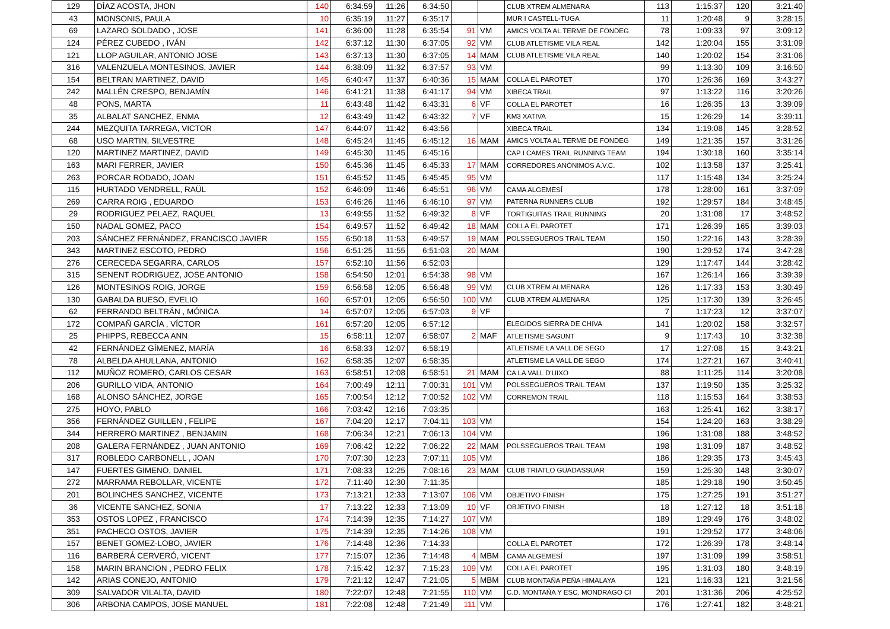| 129 | DÍAZ ACOSTA, JHON | 140 | 6:34:59 | 11:26 | 6:34:50 | | | CLUB XTREM ALMENARA | 113 | 1:15:37 | 120 | 3:21:40 |
| 43 | MONSONIS, PAULA | 10 | 6:35:19 | 11:27 | 6:35:17 | | | MUR I CASTELL-TUGA | 11 | 1:20:48 | 9 | 3:28:15 |
| 69 | LAZARO SOLDADO , JOSE | 141 | 6:36:00 | 11:28 | 6:35:54 | 91 | VM | AMICS VOLTA AL TERME DE FONDEG | 78 | 1:09:33 | 97 | 3:09:12 |
| 124 | PÉREZ CUBEDO , IVÁN | 142 | 6:37:12 | 11:30 | 6:37:05 | 92 | VM | CLUB ATLETISME VILA REAL | 142 | 1:20:04 | 155 | 3:31:09 |
| 121 | LLOP AGUILAR, ANTONIO JOSE | 143 | 6:37:13 | 11:30 | 6:37:05 | 14 | MAM | CLUB ATLETISME VILA REAL | 140 | 1:20:02 | 154 | 3:31:06 |
| 316 | VALENZUELA MONTESINOS, JAVIER | 144 | 6:38:09 | 11:32 | 6:37:57 | 93 | VM | | 99 | 1:13:30 | 109 | 3:16:50 |
| 154 | BELTRAN MARTINEZ, DAVID | 145 | 6:40:47 | 11:37 | 6:40:36 | 15 | MAM | COLLA EL PAROTET | 170 | 1:26:36 | 169 | 3:43:27 |
| 242 | MALLÉN CRESPO, BENJAMÍN | 146 | 6:41:21 | 11:38 | 6:41:17 | 94 | VM | XIBECA TRAIL | 97 | 1:13:22 | 116 | 3:20:26 |
| 48 | PONS, MARTA | 11 | 6:43:48 | 11:42 | 6:43:31 | 6 | VF | COLLA EL PAROTET | 16 | 1:26:35 | 13 | 3:39:09 |
| 35 | ALBALAT SANCHEZ, ENMA | 12 | 6:43:49 | 11:42 | 6:43:32 | 7 | VF | KM3 XATIVA | 15 | 1:26:29 | 14 | 3:39:11 |
| 244 | MEZQUITA TARREGA, VICTOR | 147 | 6:44:07 | 11:42 | 6:43:56 | | | XIBECA TRAIL | 134 | 1:19:08 | 145 | 3:28:52 |
| 68 | USO MARTIN, SILVESTRE | 148 | 6:45:24 | 11:45 | 6:45:12 | 16 | MAM | AMICS VOLTA AL TERME DE FONDEG | 149 | 1:21:35 | 157 | 3:31:26 |
| 120 | MARTINEZ MARTINEZ, DAVID | 149 | 6:45:30 | 11:45 | 6:45:16 | | | CAP I CAMES TRAIL RUNNING TEAM | 194 | 1:30:18 | 160 | 3:35:14 |
| 163 | MARI FERRER, JAVIER | 150 | 6:45:36 | 11:45 | 6:45:33 | 17 | MAM | CORREDORES ANÓNIMOS A.V.C. | 102 | 1:13:58 | 137 | 3:25:41 |
| 263 | PORCAR RODADO, JOAN | 151 | 6:45:52 | 11:45 | 6:45:45 | 95 | VM | | 117 | 1:15:48 | 134 | 3:25:24 |
| 115 | HURTADO VENDRELL, RAÜL | 152 | 6:46:09 | 11:46 | 6:45:51 | 96 | VM | CAMA ALGEMESÍ | 178 | 1:28:00 | 161 | 3:37:09 |
| 269 | CARRA ROIG , EDUARDO | 153 | 6:46:26 | 11:46 | 6:46:10 | 97 | VM | PATERNA RUNNERS CLUB | 192 | 1:29:57 | 184 | 3:48:45 |
| 29 | RODRIGUEZ PELAEZ, RAQUEL | 13 | 6:49:55 | 11:52 | 6:49:32 | 8 | VF | TORTIGUITAS TRAIL RUNNING | 20 | 1:31:08 | 17 | 3:48:52 |
| 150 | NADAL GOMEZ, PACO | 154 | 6:49:57 | 11:52 | 6:49:42 | 18 | MAM | COLLA EL PAROTET | 171 | 1:26:39 | 165 | 3:39:03 |
| 203 | SÁNCHEZ FERNÁNDEZ, FRANCISCO JAVIER | 155 | 6:50:18 | 11:53 | 6:49:57 | 19 | MAM | POLSSEGUEROS TRAIL TEAM | 150 | 1:22:16 | 143 | 3:28:39 |
| 343 | MARTINEZ ESCOTO, PEDRO | 156 | 6:51:25 | 11:55 | 6:51:03 | 20 | MAM | | 190 | 1:29:52 | 174 | 3:47:28 |
| 276 | CERECEDA SEGARRA, CARLOS | 157 | 6:52:10 | 11:56 | 6:52:03 | | | | 129 | 1:17:47 | 144 | 3:28:42 |
| 315 | SENENT RODRIGUEZ, JOSE ANTONIO | 158 | 6:54:50 | 12:01 | 6:54:38 | 98 | VM | | 167 | 1:26:14 | 166 | 3:39:39 |
| 126 | MONTESINOS ROIG, JORGE | 159 | 6:56:58 | 12:05 | 6:56:48 | 99 | VM | CLUB XTREM ALMENARA | 126 | 1:17:33 | 153 | 3:30:49 |
| 130 | GABALDA BUESO, EVELIO | 160 | 6:57:01 | 12:05 | 6:56:50 | 100 | VM | CLUB XTREM ALMENARA | 125 | 1:17:30 | 139 | 3:26:45 |
| 62 | FERRANDO BELTRÁN , MÓNICA | 14 | 6:57:07 | 12:05 | 6:57:03 | 9 | VF | | 7 | 1:17:23 | 12 | 3:37:07 |
| 172 | COMPAÑ GARCÍA , VÍCTOR | 161 | 6:57:20 | 12:05 | 6:57:12 | | | ELEGIDOS SIERRA DE CHIVA | 141 | 1:20:02 | 158 | 3:32:57 |
| 25 | PHIPPS, REBECCA ANN | 15 | 6:58:11 | 12:07 | 6:58:07 | 2 | MAF | ATLETISME SAGUNT | 9 | 1:17:43 | 10 | 3:32:38 |
| 42 | FERNÁNDEZ GÍMENEZ, MARÍA | 16 | 6:58:33 | 12:07 | 6:58:19 | | | ATLETISME LA VALL DE SEGO | 17 | 1:27:08 | 15 | 3:43:21 |
| 78 | ALBELDA AHULLANA, ANTONIO | 162 | 6:58:35 | 12:07 | 6:58:35 | | | ATLETISME LA VALL DE SEGO | 174 | 1:27:21 | 167 | 3:40:41 |
| 112 | MUÑOZ ROMERO, CARLOS CESAR | 163 | 6:58:51 | 12:08 | 6:58:51 | 21 | MAM | CA LA VALL D'UIXO | 88 | 1:11:25 | 114 | 3:20:08 |
| 206 | GURILLO VIDA, ANTONIO | 164 | 7:00:49 | 12:11 | 7:00:31 | 101 | VM | POLSSEGUEROS TRAIL TEAM | 137 | 1:19:50 | 135 | 3:25:32 |
| 168 | ALONSO SÁNCHEZ, JORGE | 165 | 7:00:54 | 12:12 | 7:00:52 | 102 | VM | CORREMON TRAIL | 118 | 1:15:53 | 164 | 3:38:53 |
| 275 | HOYO, PABLO | 166 | 7:03:42 | 12:16 | 7:03:35 | | | | 163 | 1:25:41 | 162 | 3:38:17 |
| 356 | FERNÁNDEZ GUILLEN , FELIPE | 167 | 7:04:20 | 12:17 | 7:04:11 | 103 | VM | | 154 | 1:24:20 | 163 | 3:38:29 |
| 344 | HERRERO MARTINEZ , BENJAMIN | 168 | 7:06:34 | 12:21 | 7:06:13 | 104 | VM | | 196 | 1:31:08 | 188 | 3:48:52 |
| 208 | GALERA FERNÁNDEZ , JUAN ANTONIO | 169 | 7:06:42 | 12:22 | 7:06:22 | 22 | MAM | POLSSEGUEROS TRAIL TEAM | 198 | 1:31:09 | 187 | 3:48:52 |
| 317 | ROBLEDO CARBONELL , JOAN | 170 | 7:07:30 | 12:23 | 7:07:11 | 105 | VM | | 186 | 1:29:35 | 173 | 3:45:43 |
| 147 | FUERTES GIMENO, DANIEL | 171 | 7:08:33 | 12:25 | 7:08:16 | 23 | MAM | CLUB TRIATLO GUADASSUAR | 159 | 1:25:30 | 148 | 3:30:07 |
| 272 | MARRAMA REBOLLAR, VICENTE | 172 | 7:11:40 | 12:30 | 7:11:35 | | | | 185 | 1:29:18 | 190 | 3:50:45 |
| 201 | BOLINCHES SANCHEZ, VICENTE | 173 | 7:13:21 | 12:33 | 7:13:07 | 106 | VM | OBJETIVO FINISH | 175 | 1:27:25 | 191 | 3:51:27 |
| 36 | VICENTE SANCHEZ, SONIA | 17 | 7:13:22 | 12:33 | 7:13:09 | 10 | VF | OBJETIVO FINISH | 18 | 1:27:12 | 18 | 3:51:18 |
| 353 | OSTOS LOPEZ , FRANCISCO | 174 | 7:14:39 | 12:35 | 7:14:27 | 107 | VM | | 189 | 1:29:49 | 176 | 3:48:02 |
| 351 | PACHECO OSTOS, JAVIER | 175 | 7:14:39 | 12:35 | 7:14:26 | 108 | VM | | 191 | 1:29:52 | 177 | 3:48:06 |
| 157 | BENET GOMEZ-LOBO, JAVIER | 176 | 7:14:48 | 12:36 | 7:14:33 | | | COLLA EL PAROTET | 172 | 1:26:39 | 178 | 3:48:14 |
| 116 | BARBERÁ CERVERÓ, VICENT | 177 | 7:15:07 | 12:36 | 7:14:48 | 4 | MBM | CAMA ALGEMESÍ | 197 | 1:31:09 | 199 | 3:58:51 |
| 158 | MARIN BRANCION , PEDRO FELIX | 178 | 7:15:42 | 12:37 | 7:15:23 | 109 | VM | COLLA EL PAROTET | 195 | 1:31:03 | 180 | 3:48:19 |
| 142 | ARIAS CONEJO, ANTONIO | 179 | 7:21:12 | 12:47 | 7:21:05 | 5 | MBM | CLUB MONTAÑA PEÑA HIMALAYA | 121 | 1:16:33 | 121 | 3:21:56 |
| 309 | SALVADOR VILALTA, DAVID | 180 | 7:22:07 | 12:48 | 7:21:55 | 110 | VM | C.D. MONTAÑA Y ESC. MONDRAGO CI | 201 | 1:31:36 | 206 | 4:25:52 |
| 306 | ARBONA CAMPOS, JOSE MANUEL | 181 | 7:22:08 | 12:48 | 7:21:49 | 111 | VM | | 176 | 1:27:41 | 182 | 3:48:21 |